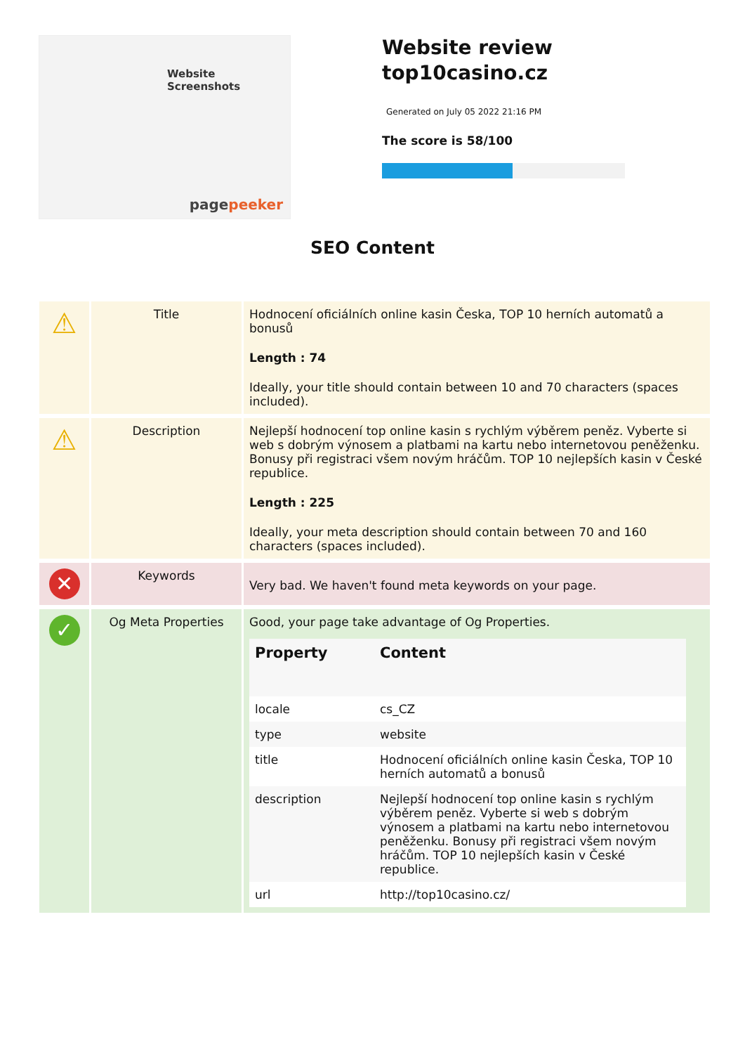Website
Screenshots
pagepeeker
Website review
top10casino.cz
Generated on July 05 2022 21:16 PM
The score is 58/100
SEO Content
| ⚠ | Title | Hodnocení oficiálních online kasin Česka, TOP 10 herních automatů a bonusů Length : 74 Ideally, your title should contain between 10 and 70 characters (spaces included). |
| ⚠ | Description | Nejlepší hodnocení top online kasin s rychlým výběrem peněz. Vyberte si web s dobrým výnosem a platbami na kartu nebo internetovou peněženku. Bonusy při registraci všem novým hráčům. TOP 10 nejlepších kasin v České republice. Length : 225 Ideally, your meta description should contain between 70 and 160 characters (spaces included). |
| ✕ | Keywords | Very bad. We haven't found meta keywords on your page. |
| ✓ | Og Meta Properties | Good, your page take advantage of Og Properties. / Property / Content / / --- / --- / / locale / cs_CZ / / type / website / / title / Hodnocení oficiálních online kasin Česka, TOP 10 herních automatů a bonusů / / description / Nejlepší hodnocení top online kasin s rychlým výběrem peněz. Vyberte si web s dobrým výnosem a platbami na kartu nebo internetovou peněženku. Bonusy při registraci všem novým hráčům. TOP 10 nejlepších kasin v České republice. / / url / http://top10casino.cz/ / |